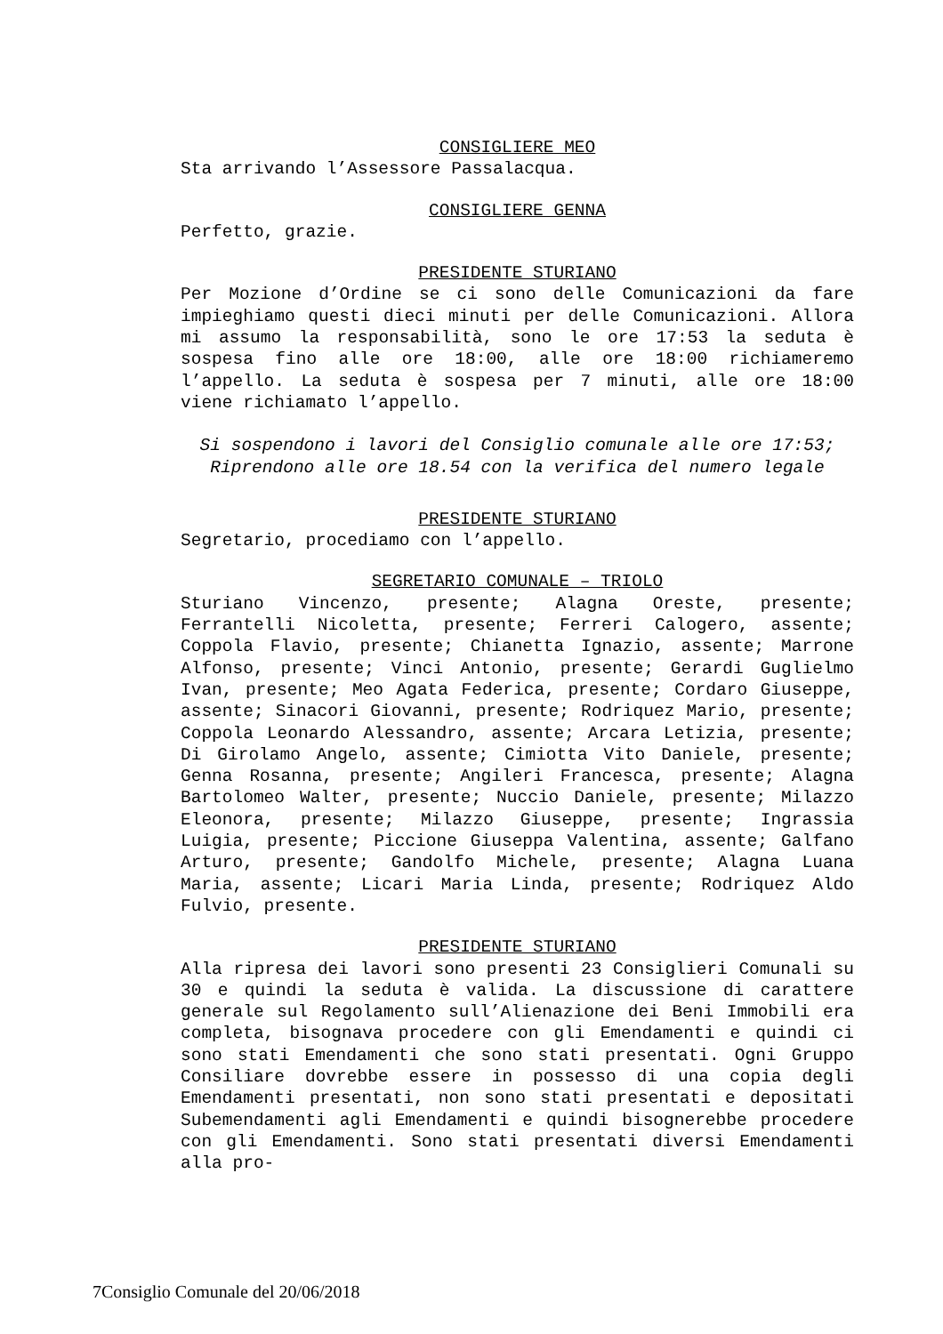CONSIGLIERE MEO
Sta arrivando l’Assessore Passalacqua.
CONSIGLIERE GENNA
Perfetto, grazie.
PRESIDENTE STURIANO
Per Mozione d’Ordine se ci sono delle Comunicazioni da fare impieghiamo questi dieci minuti per delle Comunicazioni. Allora mi assumo la responsabilità, sono le ore 17:53 la seduta è sospesa fino alle ore 18:00, alle ore 18:00 richiameremo l’appello. La seduta è sospesa per 7 minuti, alle ore 18:00 viene richiamato l’appello.
Si sospendono i lavori del Consiglio comunale alle ore 17:53;
Riprendono alle ore 18.54 con la verifica del numero legale
PRESIDENTE STURIANO
Segretario, procediamo con l’appello.
SEGRETARIO COMUNALE – TRIOLO
Sturiano Vincenzo, presente; Alagna Oreste, presente; Ferrantelli Nicoletta, presente; Ferreri Calogero, assente; Coppola Flavio, presente; Chianetta Ignazio, assente; Marrone Alfonso, presente; Vinci Antonio, presente; Gerardi Guglielmo Ivan, presente; Meo Agata Federica, presente; Cordaro Giuseppe, assente; Sinacori Giovanni, presente; Rodriquez Mario, presente; Coppola Leonardo Alessandro, assente; Arcara Letizia, presente; Di Girolamo Angelo, assente; Cimiotta Vito Daniele, presente; Genna Rosanna, presente; Angileri Francesca, presente; Alagna Bartolomeo Walter, presente; Nuccio Daniele, presente; Milazzo Eleonora, presente; Milazzo Giuseppe, presente; Ingrassia Luigia, presente; Piccione Giuseppa Valentina, assente; Galfano Arturo, presente; Gandolfo Michele, presente; Alagna Luana Maria, assente; Licari Maria Linda, presente; Rodriquez Aldo Fulvio, presente.
PRESIDENTE STURIANO
Alla ripresa dei lavori sono presenti 23 Consiglieri Comunali su 30 e quindi la seduta è valida. La discussione di carattere generale sul Regolamento sull’Alienazione dei Beni Immobili era completa, bisognava procedere con gli Emendamenti e quindi ci sono stati Emendamenti che sono stati presentati. Ogni Gruppo Consiliare dovrebbe essere in possesso di una copia degli Emendamenti presentati, non sono stati presentati e depositati Subemendamenti agli Emendamenti e quindi bisognerebbe procedere con gli Emendamenti. Sono stati presentati diversi Emendamenti alla pro-
7Consiglio Comunale del 20/06/2018